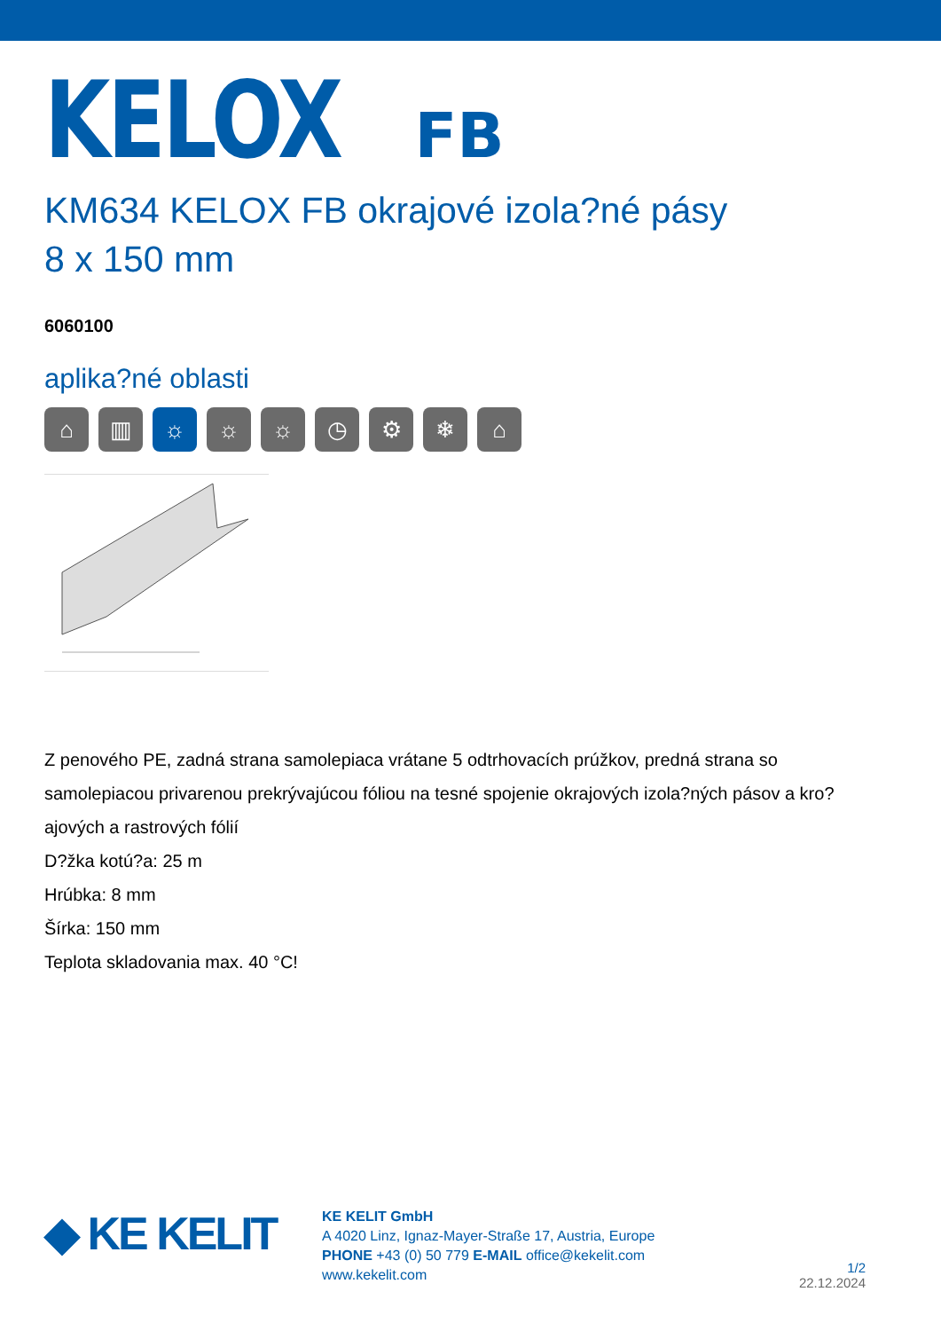KELOX FB
KM634 KELOX FB okrajové izola?né pásy
8 x 150 mm
6060100
aplika?né oblasti
⌂ ▥ ☼ ☼ ☼ ◷ ⚙ ❄ ⌂
Z penového PE, zadná strana samolepiaca vrátane 5 odtrhovacích prúžkov, predná strana so samolepiacou privarenou prekrývajúcou fóliou na tesné spojenie okrajových izola?ných pásov a kro?ajových a rastrových fólií
D?žka kotú?a: 25 m
Hrúbka: 8 mm
Šírka: 150 mm
Teplota skladovania max. 40 °C!
◆ KE KELIT
KE KELIT GmbH
A 4020 Linz, Ignaz-Mayer-Straße 17, Austria, Europe
PHONE +43 (0) 50 779 E-MAIL office@kekelit.com
www.kekelit.com
1/2
22.12.2024